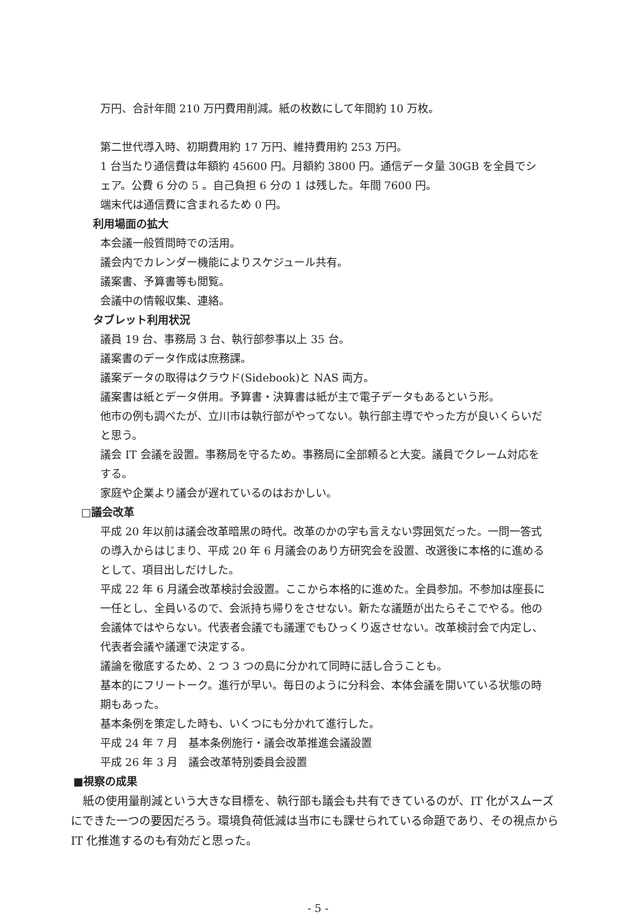万円、合計年間 210 万円費用削減。紙の枚数にして年間約 10 万枚。
第二世代導入時、初期費用約 17 万円、維持費用約 253 万円。
1 台当たり通信費は年額約 45600 円。月額約 3800 円。通信データ量 30GB を全員でシェア。公費 6 分の 5 。自己負担 6 分の 1 は残した。年間 7600 円。
端末代は通信費に含まれるため 0 円。
利用場面の拡大
本会議一般質問時での活用。
議会内でカレンダー機能によりスケジュール共有。
議案書、予算書等も閲覧。
会議中の情報収集、連絡。
タブレット利用状況
議員 19 台、事務局 3 台、執行部参事以上 35 台。
議案書のデータ作成は庶務課。
議案データの取得はクラウド(Sidebook)と NAS 両方。
議案書は紙とデータ併用。予算書・決算書は紙が主で電子データもあるという形。
他市の例も調べたが、立川市は執行部がやってない。執行部主導でやった方が良いくらいだと思う。
議会 IT 会議を設置。事務局を守るため。事務局に全部頼ると大変。議員でクレーム対応をする。
家庭や企業より議会が遅れているのはおかしい。
□議会改革
平成 20 年以前は議会改革暗黒の時代。改革のかの字も言えない雰囲気だった。一問一答式の導入からはじまり、平成 20 年 6 月議会のあり方研究会を設置、改選後に本格的に進めるとして、項目出しだけした。
平成 22 年 6 月議会改革検討会設置。ここから本格的に進めた。全員参加。不参加は座長に一任とし、全員いるので、会派持ち帰りをさせない。新たな議題が出たらそこでやる。他の会議体ではやらない。代表者会議でも議運でもひっくり返させない。改革検討会で内定し、代表者会議や議運で決定する。
議論を徹底するため、2 つ 3 つの島に分かれて同時に話し合うことも。
基本的にフリートーク。進行が早い。毎日のように分科会、本体会議を開いている状態の時期もあった。
基本条例を策定した時も、いくつにも分かれて進行した。
平成 24 年 7 月　基本条例施行・議会改革推進会議設置
平成 26 年 3 月　議会改革特別委員会設置
■視察の成果
紙の使用量削減という大きな目標を、執行部も議会も共有できているのが、IT 化がスムーズにできた一つの要因だろう。環境負荷低減は当市にも課せられている命題であり、その視点から IT 化推進するのも有効だと思った。
- 5 -